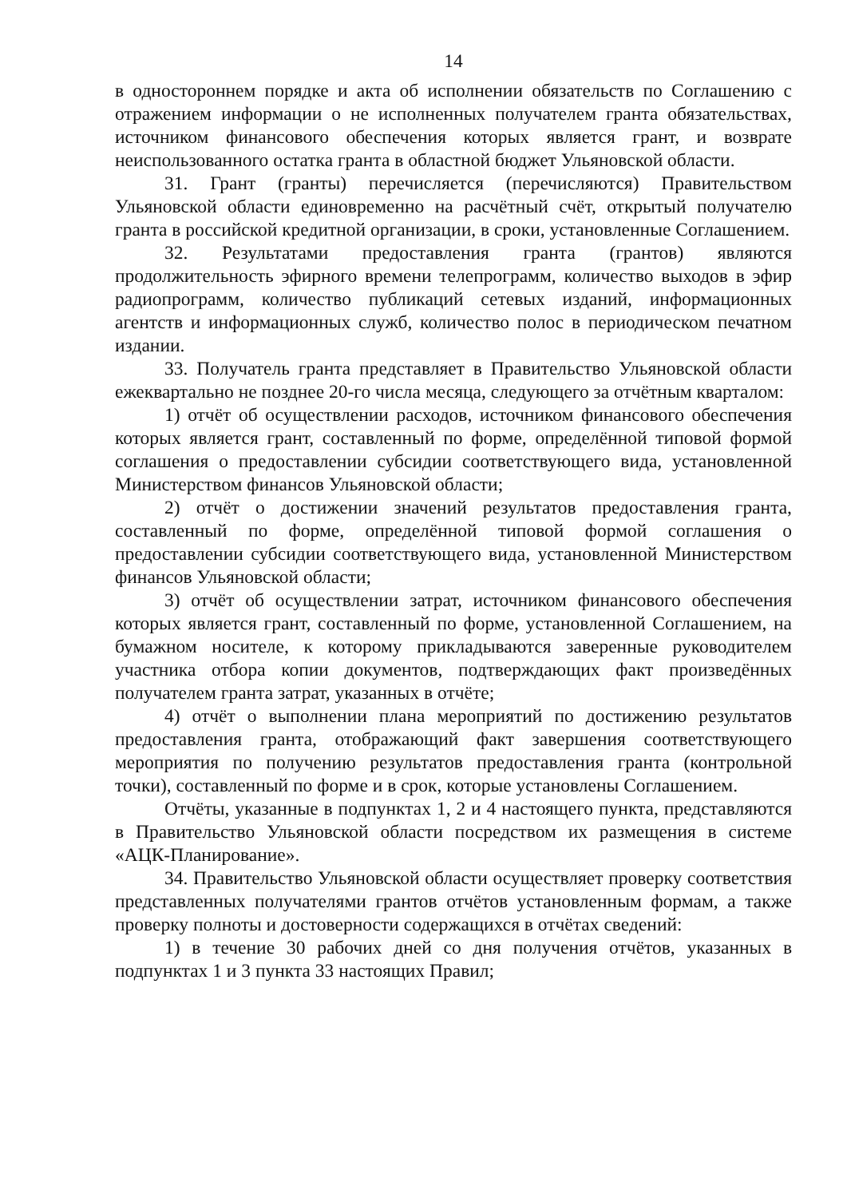14
в одностороннем порядке и акта об исполнении обязательств по Соглашению с отражением информации о не исполненных получателем гранта обязательствах, источником финансового обеспечения которых является грант, и возврате неиспользованного остатка гранта в областной бюджет Ульяновской области.
31. Грант (гранты) перечисляется (перечисляются) Правительством Ульяновской области единовременно на расчётный счёт, открытый получателю гранта в российской кредитной организации, в сроки, установленные Соглашением.
32. Результатами предоставления гранта (грантов) являются продолжительность эфирного времени телепрограмм, количество выходов в эфир радиопрограмм, количество публикаций сетевых изданий, информационных агентств и информационных служб, количество полос в периодическом печатном издании.
33. Получатель гранта представляет в Правительство Ульяновской области ежеквартально не позднее 20-го числа месяца, следующего за отчётным кварталом:
1) отчёт об осуществлении расходов, источником финансового обеспечения которых является грант, составленный по форме, определённой типовой формой соглашения о предоставлении субсидии соответствующего вида, установленной Министерством финансов Ульяновской области;
2) отчёт о достижении значений результатов предоставления гранта, составленный по форме, определённой типовой формой соглашения о предоставлении субсидии соответствующего вида, установленной Министерством финансов Ульяновской области;
3) отчёт об осуществлении затрат, источником финансового обеспечения которых является грант, составленный по форме, установленной Соглашением, на бумажном носителе, к которому прикладываются заверенные руководителем участника отбора копии документов, подтверждающих факт произведённых получателем гранта затрат, указанных в отчёте;
4) отчёт о выполнении плана мероприятий по достижению результатов предоставления гранта, отображающий факт завершения соответствующего мероприятия по получению результатов предоставления гранта (контрольной точки), составленный по форме и в срок, которые установлены Соглашением.
Отчёты, указанные в подпунктах 1, 2 и 4 настоящего пункта, представляются в Правительство Ульяновской области посредством их размещения в системе «АЦК-Планирование».
34. Правительство Ульяновской области осуществляет проверку соответствия представленных получателями грантов отчётов установленным формам, а также проверку полноты и достоверности содержащихся в отчётах сведений:
1) в течение 30 рабочих дней со дня получения отчётов, указанных в подпунктах 1 и 3 пункта 33 настоящих Правил;